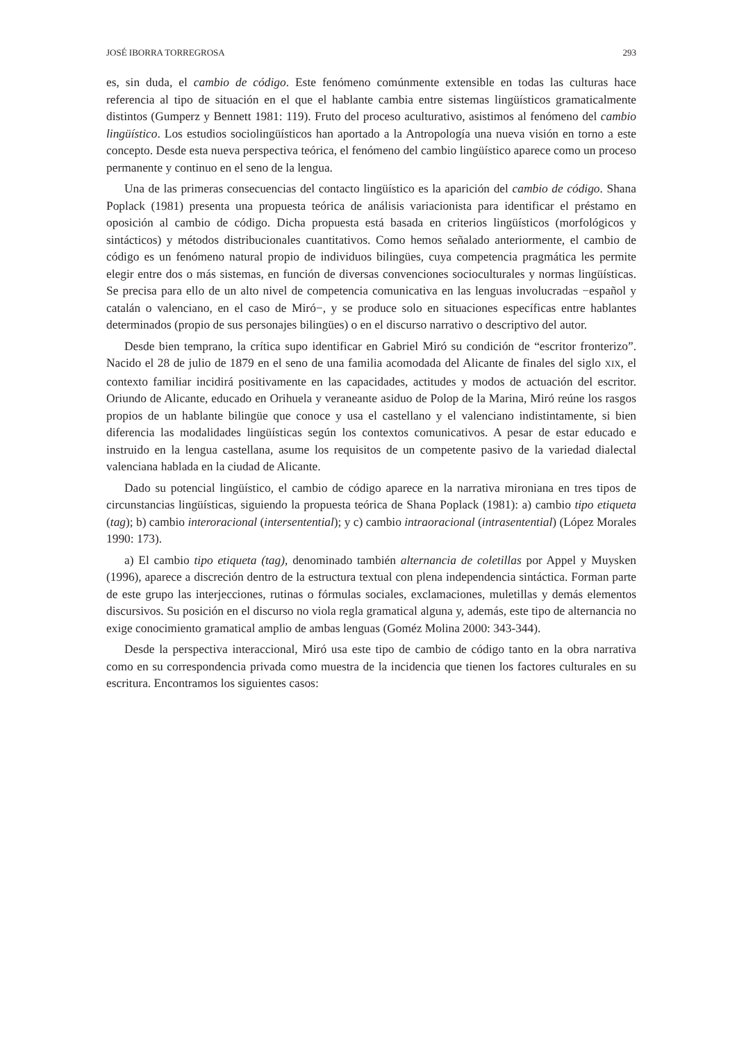JOSÉ IBORRA TORREGROSA 293
es, sin duda, el cambio de código. Este fenómeno comúnmente extensible en todas las culturas hace referencia al tipo de situación en el que el hablante cambia entre sistemas lingüísticos gramaticalmente distintos (Gumperz y Bennett 1981: 119). Fruto del proceso aculturativo, asistimos al fenómeno del cambio lingüístico. Los estudios sociolingüísticos han aportado a la Antropología una nueva visión en torno a este concepto. Desde esta nueva perspectiva teórica, el fenómeno del cambio lingüístico aparece como un proceso permanente y continuo en el seno de la lengua.
Una de las primeras consecuencias del contacto lingüístico es la aparición del cambio de código. Shana Poplack (1981) presenta una propuesta teórica de análisis variacionista para identificar el préstamo en oposición al cambio de código. Dicha propuesta está basada en criterios lingüísticos (morfológicos y sintácticos) y métodos distribucionales cuantitativos. Como hemos señalado anteriormente, el cambio de código es un fenómeno natural propio de individuos bilingües, cuya competencia pragmática les permite elegir entre dos o más sistemas, en función de diversas convenciones socioculturales y normas lingüísticas. Se precisa para ello de un alto nivel de competencia comunicativa en las lenguas involucradas −español y catalán o valenciano, en el caso de Miró−, y se produce solo en situaciones específicas entre hablantes determinados (propio de sus personajes bilingües) o en el discurso narrativo o descriptivo del autor.
Desde bien temprano, la crítica supo identificar en Gabriel Miró su condición de “escritor fronterizo”. Nacido el 28 de julio de 1879 en el seno de una familia acomodada del Alicante de finales del siglo XIX, el contexto familiar incidirá positivamente en las capacidades, actitudes y modos de actuación del escritor. Oriundo de Alicante, educado en Orihuela y veraneante asiduo de Polop de la Marina, Miró reúne los rasgos propios de un hablante bilingüe que conoce y usa el castellano y el valenciano indistintamente, si bien diferencia las modalidades lingüísticas según los contextos comunicativos. A pesar de estar educado e instruido en la lengua castellana, asume los requisitos de un competente pasivo de la variedad dialectal valenciana hablada en la ciudad de Alicante.
Dado su potencial lingüístico, el cambio de código aparece en la narrativa mironiana en tres tipos de circunstancias lingüísticas, siguiendo la propuesta teórica de Shana Poplack (1981): a) cambio tipo etiqueta (tag); b) cambio interoracional (intersentential); y c) cambio intraoracional (intrasentential) (López Morales 1990: 173).
a) El cambio tipo etiqueta (tag), denominado también alternancia de coletillas por Appel y Muysken (1996), aparece a discreción dentro de la estructura textual con plena independencia sintáctica. Forman parte de este grupo las interjecciones, rutinas o fórmulas sociales, exclamaciones, muletillas y demás elementos discursivos. Su posición en el discurso no viola regla gramatical alguna y, además, este tipo de alternancia no exige conocimiento gramatical amplio de ambas lenguas (Goméz Molina 2000: 343-344).
Desde la perspectiva interaccional, Miró usa este tipo de cambio de código tanto en la obra narrativa como en su correspondencia privada como muestra de la incidencia que tienen los factores culturales en su escritura. Encontramos los siguientes casos: